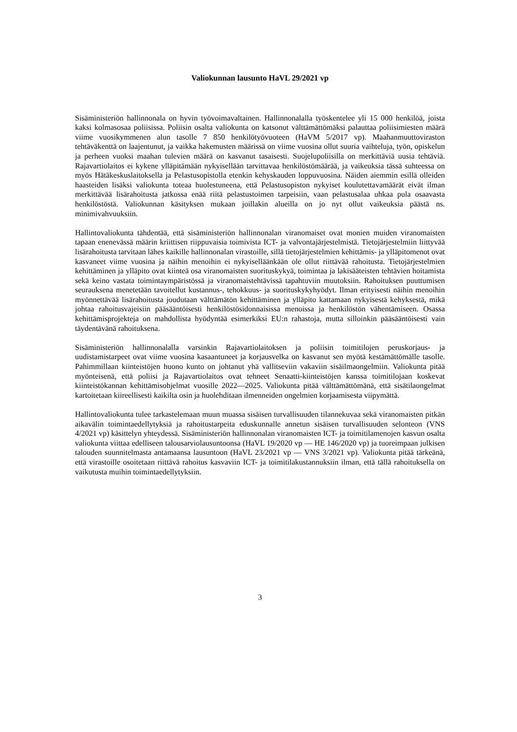Valiokunnan lausunto HaVL 29/2021 vp
Sisäministeriön hallinnonala on hyvin työvoimavaltainen. Hallinnonalalla työskentelee yli 15 000 henkilöä, joista kaksi kolmasosaa poliisissa. Poliisin osalta valiokunta on katsonut välttämättömäksi palauttaa poliisimiesten määrä viime vuosikymmenen alun tasolle 7 850 henkilötyövuoteen (HaVM 5/2017 vp). Maahanmuuttoviraston tehtäväkenttä on laajentunut, ja vaikka hakemusten määrissä on viime vuosina ollut suuria vaihteluja, työn, opiskelun ja perheen vuoksi maahan tulevien määrä on kasvanut tasaisesti. Suojelupoliisilla on merkittäviä uusia tehtäviä. Rajavartiolaitos ei kykene ylläpitämään nykyisellään tarvittavaa henkilöstömäärää, ja vaikeuksia tässä suhteessa on myös Hätäkeskuslaitoksella ja Pelastusopistolla etenkin kehyskauden loppuvuosina. Näiden aiemmin esillä olleiden haasteiden lisäksi valiokunta toteaa huolestuneena, että Pelastusopiston nykyiset koulutettavamäärät eivät ilman merkittävää lisärahoitusta jatkossa enää riitä pelastustoimen tarpeisiin, vaan pelastusalaa uhkaa pula osaavasta henkilöstöstä. Valiokunnan käsityksen mukaan joillakin alueilla on jo nyt ollut vaikeuksia päästä ns. minimivahvuuksiin.
Hallintovaliokunta tähdentää, että sisäministeriön hallinnonalan viranomaiset ovat monien muiden viranomaisten tapaan enenevässä määrin kriittisen riippuvaisia toimivista ICT- ja valvontajärjestelmistä. Tietojärjestelmiin liittyvää lisärahoitusta tarvitaan lähes kaikille hallinnonalan virastoille, sillä tietojärjestelmien kehittämis- ja ylläpitomenot ovat kasvaneet viime vuosina ja näihin menoihin ei nykyiselläänkään ole ollut riittävää rahoitusta. Tietojärjestelmien kehittäminen ja ylläpito ovat kiinteä osa viranomaisten suorituskykyä, toimintaa ja lakisääteisten tehtävien hoitamista sekä keino vastata toimintaympäristössä ja viranomaistehtävissä tapahtuviin muutoksiin. Rahoituksen puuttumisen seurauksena menetetään tavoitellut kustannus-, tehokkuus- ja suorituskykyhyödyt. Ilman erityisesti näihin menoihin myönnettävää lisärahoitusta joudutaan välttämätön kehittäminen ja ylläpito kattamaan nykyisestä kehyksestä, mikä johtaa rahoitusvajeisiin pääsääntöisesti henkilöstösidonnaisissa menoissa ja henkilöstön vähentämiseen. Osassa kehittämisprojekteja on mahdollista hyödyntää esimerkiksi EU:n rahastoja, mutta silloinkin pääsääntöisesti vain täydentävänä rahoituksena.
Sisäministeriön hallinnonalalla varsinkin Rajavartiolaitoksen ja poliisin toimitilojen peruskorjaus- ja uudistamistarpeet ovat viime vuosina kasaantuneet ja korjausvelka on kasvanut sen myötä kestämättömälle tasolle. Pahimmillaan kiinteistöjen huono kunto on johtanut yhä vallitseviin vakaviin sisäilmaongelmiin. Valiokunta pitää myönteisenä, että poliisi ja Rajavartiolaitos ovat tehneet Senaatti-kiinteistöjen kanssa toimitilojaan koskevat kiinteistökannan kehittämisohjelmat vuosille 2022—2025. Valiokunta pitää välttämättömänä, että sisätilaongelmat kartoitetaan kiireellisesti kaikilta osin ja huolehditaan ilmenneiden ongelmien korjaamisesta viipymättä.
Hallintovaliokunta tulee tarkastelemaan muun muassa sisäisen turvallisuuden tilannekuvaa sekä viranomaisten pitkän aikavälin toimintaedellytyksiä ja rahoitustarpeita eduskunnalle annetun sisäisen turvallisuuden selonteon (VNS 4/2021 vp) käsittelyn yhteydessä. Sisäministeriön hallinnonalan viranomaisten ICT- ja toimitilamenojen kasvun osalta valiokunta viittaa edelliseen talousarviolausuntoonsa (HaVL 19/2020 vp — HE 146/2020 vp) ja tuoreimpaan julkisen talouden suunnitelmasta antamaansa lausuntoon (HaVL 23/2021 vp — VNS 3/2021 vp). Valiokunta pitää tärkeänä, että virastoille osoitetaan riittävä rahoitus kasvaviin ICT- ja toimitilakustannuksiin ilman, että tällä rahoituksella on vaikutusta muihin toimintaedellytyksiin.
3